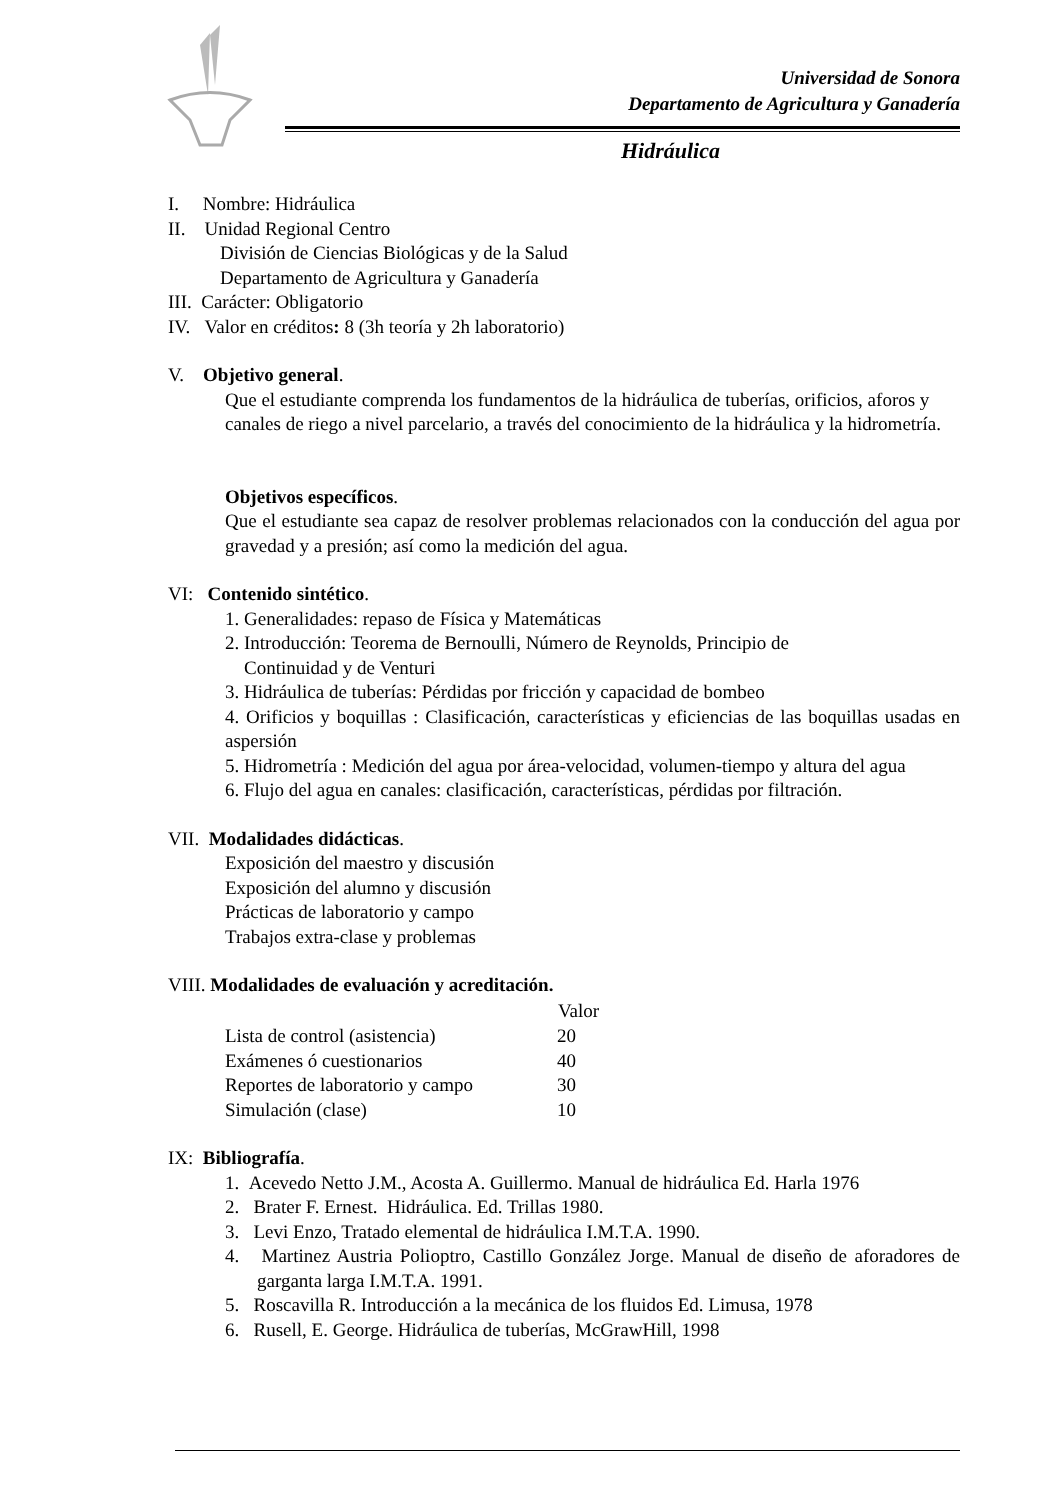Universidad de Sonora
Departamento de Agricultura y Ganadería
Hidráulica
I. Nombre: Hidráulica
II. Unidad Regional Centro
División de Ciencias Biológicas y de la Salud
Departamento de Agricultura y Ganadería
III. Carácter: Obligatorio
IV. Valor en créditos: 8 (3h teoría y 2h laboratorio)
V. Objetivo general.
Que el estudiante comprenda los fundamentos de la hidráulica de tuberías, orificios, aforos y canales de riego a nivel parcelario, a través del conocimiento de la hidráulica y la hidrometría.
Objetivos específicos.
Que el estudiante sea capaz de resolver problemas relacionados con la conducción del agua por gravedad y a presión; así como la medición del agua.
VI: Contenido sintético.
1. Generalidades: repaso de Física y Matemáticas
2. Introducción: Teorema de Bernoulli, Número de Reynolds, Principio de
Continuidad y de Venturi
3. Hidráulica de tuberías: Pérdidas por fricción y capacidad de bombeo
4. Orificios y boquillas : Clasificación, características y eficiencias de las boquillas usadas en aspersión
5. Hidrometría : Medición del agua por área-velocidad, volumen-tiempo y altura del agua
6. Flujo del agua en canales: clasificación, características, pérdidas por filtración.
VII. Modalidades didácticas.
Exposición del maestro y discusión
Exposición del alumno y discusión
Prácticas de laboratorio y campo
Trabajos extra-clase y problemas
VIII. Modalidades de evaluación y acreditación.
| | Valor |
| --- | --- |
| Lista de control (asistencia) | 20 |
| Exámenes ó cuestionarios | 40 |
| Reportes de laboratorio y campo | 30 |
| Simulación (clase) | 10 |
IX: Bibliografía.
1. Acevedo Netto J.M., Acosta A. Guillermo. Manual de hidráulica Ed. Harla 1976
2. Brater F. Ernest. Hidráulica. Ed. Trillas 1980.
3. Levi Enzo, Tratado elemental de hidráulica I.M.T.A. 1990.
4. Martinez Austria Polioptro, Castillo González Jorge. Manual de diseño de aforadores de garganta larga I.M.T.A. 1991.
5. Roscavilla R. Introducción a la mecánica de los fluidos Ed. Limusa, 1978
6. Rusell, E. George. Hidráulica de tuberías, McGrawHill, 1998